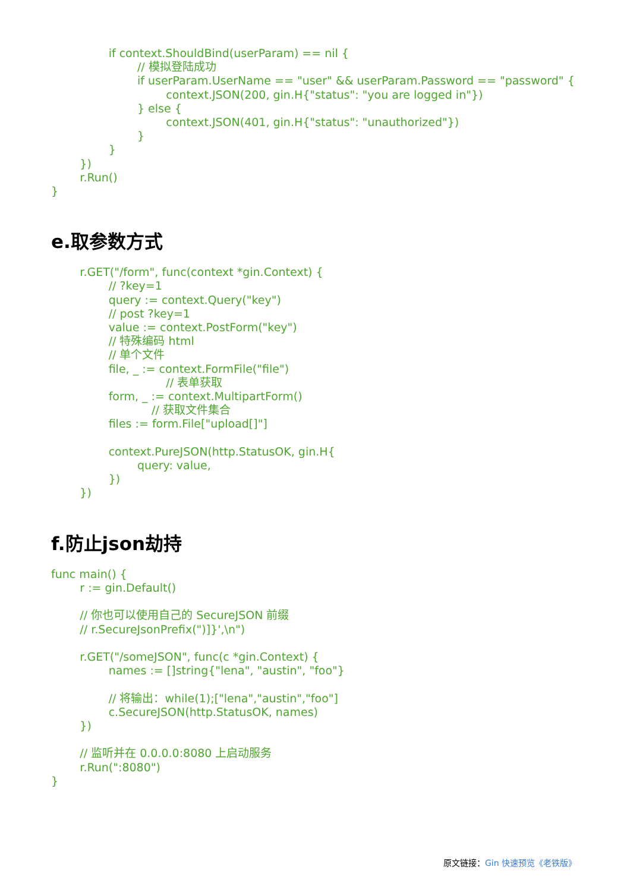if context.ShouldBind(userParam) == nil {
			// 模拟登陆成功
			if userParam.UserName == "user" && userParam.Password == "password" {
				context.JSON(200, gin.H{"status": "you are logged in"})
			} else {
				context.JSON(401, gin.H{"status": "unauthorized"})
			}
		}
	})
	r.Run()
}
e.取参数方式
	r.GET("/form", func(context *gin.Context) {
		// ?key=1
		query := context.Query("key")
		// post ?key=1
		value := context.PostForm("key")
		// 特殊编码 html
		// 单个文件
		file, _ := context.FormFile("file")
				// 表单获取
		form, _ := context.MultipartForm()
			    // 获取文件集合
		files := form.File["upload[]"]

		context.PureJSON(http.StatusOK, gin.H{
			query: value,
		})
	})
f.防止json劫持
func main() {
	r := gin.Default()

	// 你也可以使用自己的 SecureJSON 前缀
	// r.SecureJsonPrefix(")]}',\n")

	r.GET("/someJSON", func(c *gin.Context) {
		names := []string{"lena", "austin", "foo"}

		// 将输出：while(1);["lena","austin","foo"]
		c.SecureJSON(http.StatusOK, names)
	})

	// 监听并在 0.0.0.0:8080 上启动服务
	r.Run(":8080")
}
原文链接：Gin 快速预览《老铁版》